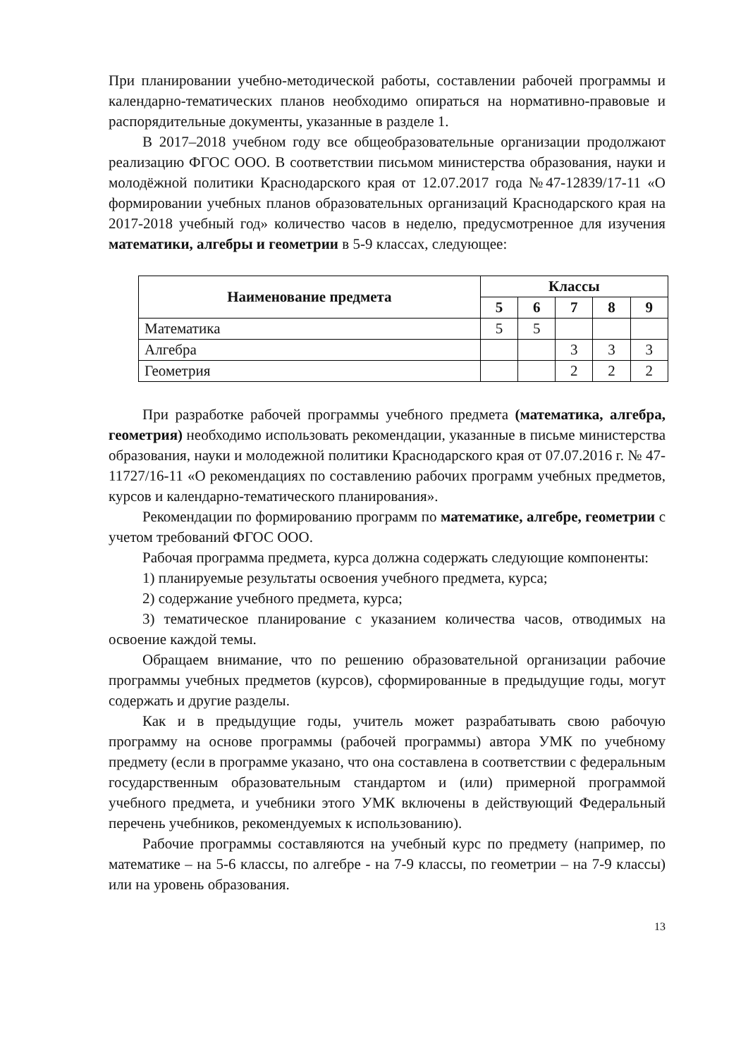При планировании учебно-методической работы, составлении рабочей программы и календарно-тематических планов необходимо опираться на нормативно-правовые и распорядительные документы, указанные в разделе 1.
В 2017–2018 учебном году все общеобразовательные организации продолжают реализацию ФГОС ООО. В соответствии письмом министерства образования, науки и молодёжной политики Краснодарского края от 12.07.2017 года №47-12839/17-11 «О формировании учебных планов образовательных организаций Краснодарского края на 2017-2018 учебный год» количество часов в неделю, предусмотренное для изучения математики, алгебры и геометрии в 5-9 классах, следующее:
| Наименование предмета | Классы | | | | |
| --- | --- | --- | --- | --- | --- |
| | 5 | 6 | 7 | 8 | 9 |
| Математика | 5 | 5 | | | |
| Алгебра | | | 3 | 3 | 3 |
| Геометрия | | | 2 | 2 | 2 |
При разработке рабочей программы учебного предмета (математика, алгебра, геометрия) необходимо использовать рекомендации, указанные в письме министерства образования, науки и молодежной политики Краснодарского края от 07.07.2016 г. № 47-11727/16-11 «О рекомендациях по составлению рабочих программ учебных предметов, курсов и календарно-тематического планирования».
Рекомендации по формированию программ по математике, алгебре, геометрии с учетом требований ФГОС ООО.
Рабочая программа предмета, курса должна содержать следующие компоненты:
1) планируемые результаты освоения учебного предмета, курса;
2) содержание учебного предмета, курса;
3) тематическое планирование с указанием количества часов, отводимых на освоение каждой темы.
Обращаем внимание, что по решению образовательной организации рабочие программы учебных предметов (курсов), сформированные в предыдущие годы, могут содержать и другие разделы.
Как и в предыдущие годы, учитель может разрабатывать свою рабочую программу на основе программы (рабочей программы) автора УМК по учебному предмету (если в программе указано, что она составлена в соответствии с федеральным государственным образовательным стандартом и (или) примерной программой учебного предмета, и учебники этого УМК включены в действующий Федеральный перечень учебников, рекомендуемых к использованию).
Рабочие программы составляются на учебный курс по предмету (например, по математике – на 5-6 классы, по алгебре - на 7-9 классы, по геометрии – на 7-9 классы) или на уровень образования.
13